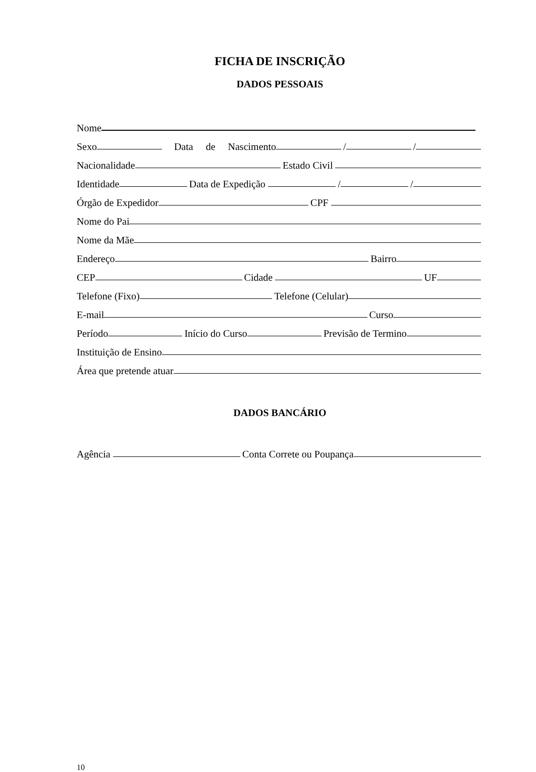FICHA DE INSCRIÇÃO
DADOS PESSOAIS
Nome
Sexo Data de Nascimento / /
Nacionalidade Estado Civil
Identidade Data de Expedição / /
Órgão de Expedidor CPF
Nome do Pai
Nome da Mãe
Endereço Bairro
CEP Cidade UF
Telefone (Fixo) Telefone (Celular)
E-mail Curso
Período Início do Curso Previsão de Termino
Instituição de Ensino
Área que pretende atuar
DADOS BANCÁRIO
Agência Conta Correte ou Poupança
10